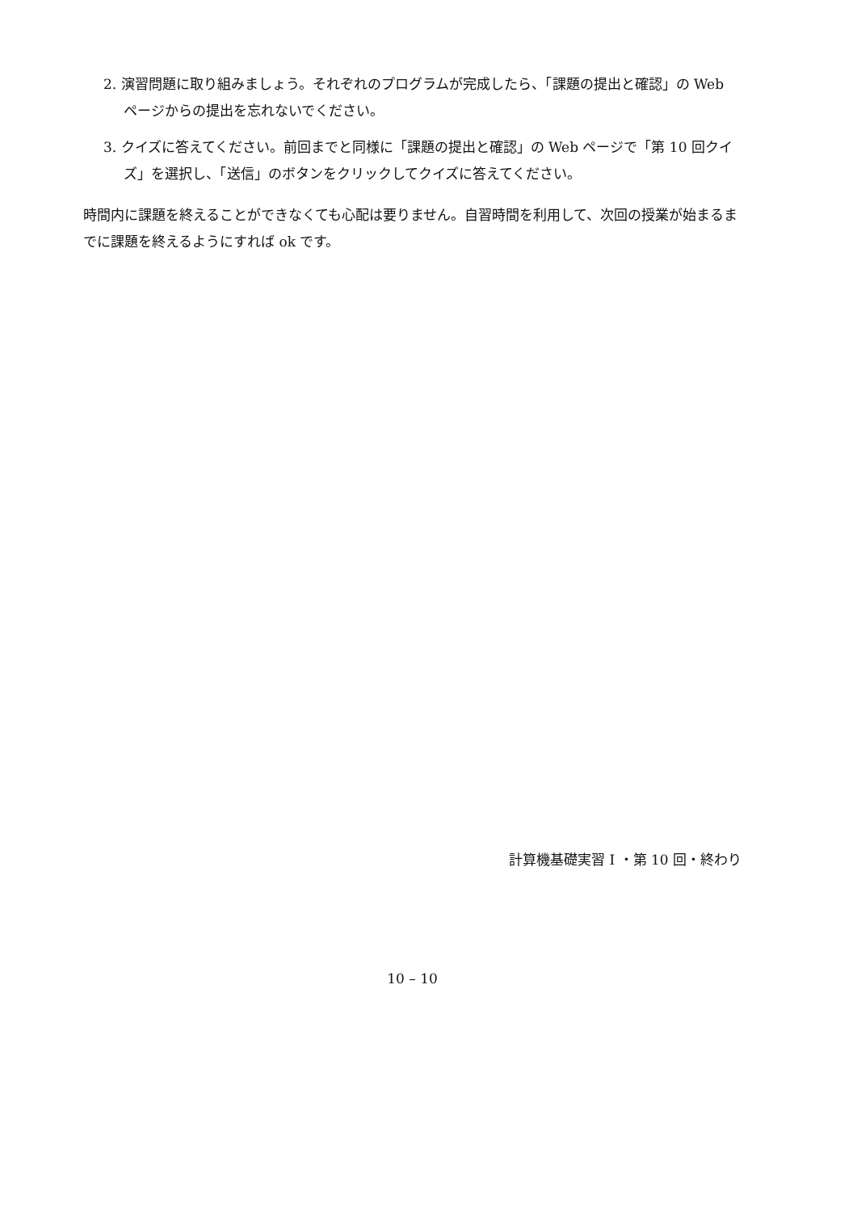2. 演習問題に取り組みましょう。それぞれのプログラムが完成したら、「課題の提出と確認」の Web ページからの提出を忘れないでください。
3. クイズに答えてください。前回までと同様に「課題の提出と確認」の Web ページで「第 10 回クイズ」を選択し、「送信」のボタンをクリックしてクイズに答えてください。
時間内に課題を終えることができなくても心配は要りません。自習時間を利用して、次回の授業が始まるまでに課題を終えるようにすれば ok です。
計算機基礎実習 I ・第 10 回・終わり
10 – 10